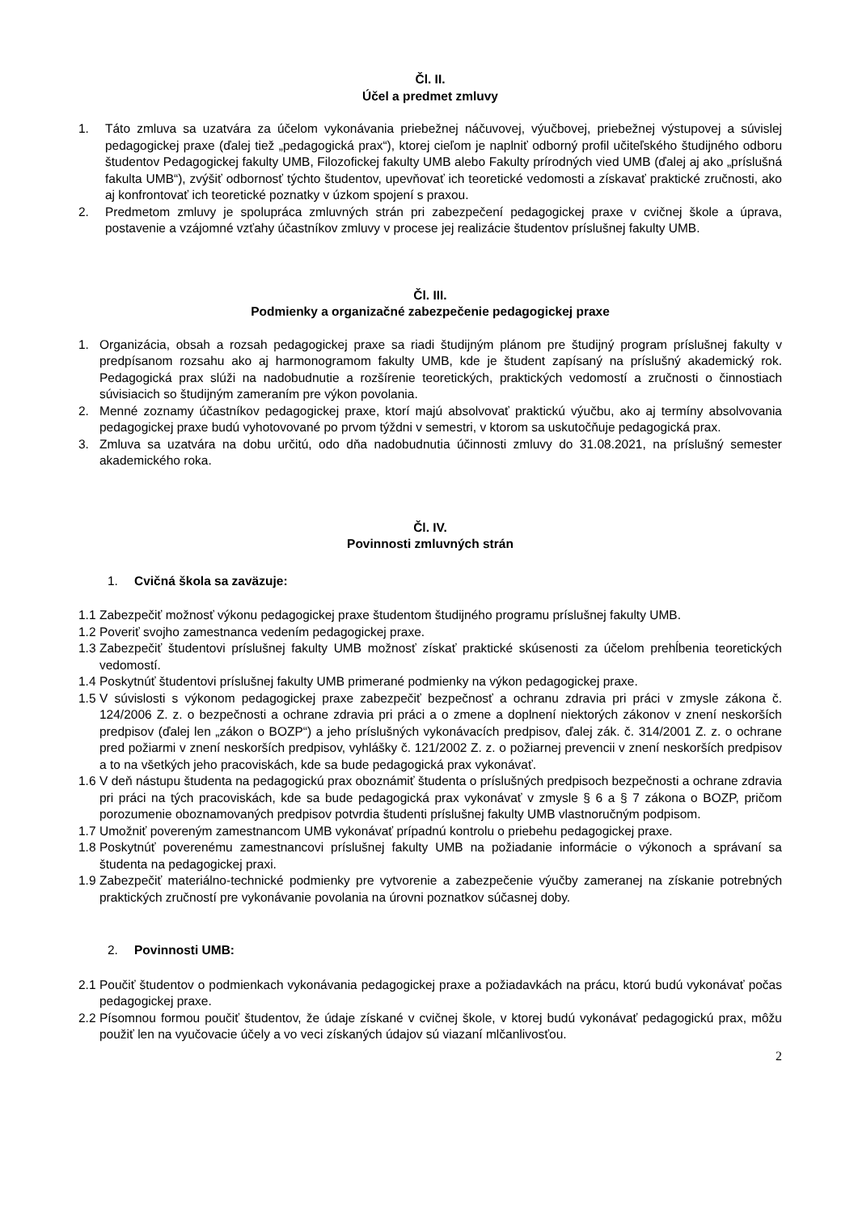Čl. II.
Účel a predmet zmluvy
1. Táto zmluva sa uzatvára za účelom vykonávania priebežnej náčuvovej, výučbovej, priebežnej výstupovej a súvislej pedagogickej praxe (ďalej tiež „pedagogická prax“), ktorej cieľom je naplniť odborný profil učiteľského študijného odboru študentov Pedagogickej fakulty UMB, Filozofickej fakulty UMB alebo Fakulty prírodných vied UMB (ďalej aj ako „príslušná fakulta UMB“), zvýšiť odbornosť týchto študentov, upevňovať ich teoretické vedomosti a získavať praktické zručnosti, ako aj konfrontovať ich teoretické poznatky v úzkom spojení s praxou.
2. Predmetom zmluvy je spolupráca zmluvných strán pri zabezpečení pedagogickej praxe v cvičnej škole a úprava, postavenie a vzájomné vzťahy účastníkov zmluvy v procese jej realizácie študentov príslušnej fakulty UMB.
Čl. III.
Podmienky a organizačné zabezpečenie pedagogickej praxe
1. Organizácia, obsah a rozsah pedagogickej praxe sa riadi študijným plánom pre študijný program príslušnej fakulty v predpísanom rozsahu ako aj harmonogramom fakulty UMB, kde je študent zapísaný na príslušný akademický rok. Pedagogická prax slúži na nadobudnutie a rozšírenie teoretických, praktických vedomostí a zručnosti o činnostiach súvisiacich so študijným zameraním pre výkon povolania.
2. Menné zoznamy účastníkov pedagogickej praxe, ktorí majú absolvovať praktickú výučbu, ako aj termíny absolvovania pedagogickej praxe budú vyhotovované po prvom týždni v semestri, v ktorom sa uskutočňuje pedagogická prax.
3. Zmluva sa uzatvára na dobu určitú, odo dňa nadobudnutia účinnosti zmluvy do 31.08.2021, na príslušný semester akademického roka.
Čl. IV.
Povinnosti zmluvných strán
1. Cvičná škola sa zaväzuje:
1.1
Zabezpečiť možnosť výkonu pedagogickej praxe študentom študijného programu príslušnej fakulty UMB.
1.2
Poveriť svojho zamestnanca vedením pedagogickej praxe.
1.3
Zabezpečiť študentovi príslušnej fakulty UMB možnosť získať praktické skúsenosti za účelom prehĺbenia teoretických vedomostí.
1.4
Poskytnúť študentovi príslušnej fakulty UMB primerané podmienky na výkon pedagogickej praxe.
1.5
V súvislosti s výkonom pedagogickej praxe zabezpečiť bezpečnosť a ochranu zdravia pri práci v zmysle zákona č. 124/2006 Z. z. o bezpečnosti a ochrane zdravia pri práci a o zmene a doplnení niektorých zákonov v znení neskorších predpisov (ďalej len „zákon o BOZP“) a jeho príslušných vykonávacích predpisov, ďalej zák. č. 314/2001 Z. z. o ochrane pred požiarmi v znení neskorších predpisov, vyhlášky č. 121/2002 Z. z. o požiarnej prevencii v znení neskorších predpisov a to na všetkých jeho pracoviskách, kde sa bude pedagogická prax vykonávať.
1.6
V deň nástupu študenta na pedagogickú prax oboznámiť študenta o príslušných predpisoch bezpečnosti a ochrane zdravia pri práci na tých pracoviskách, kde sa bude pedagogická prax vykonávať v zmysle § 6 a § 7 zákona o BOZP, pričom porozumenie oboznamovaných predpisov potvrdia študenti príslušnej fakulty UMB vlastnoručným podpisom.
1.7
Umožniť povereným zamestnancom UMB vykonávať prípadnú kontrolu o priebehu pedagogickej praxe.
1.8
Poskytnúť poverenému zamestnancovi príslušnej fakulty UMB na požiadanie informácie o výkonoch a správaní sa študenta na pedagogickej praxi.
1.9
Zabezpečiť materiálno-technické podmienky pre vytvorenie a zabezpečenie výučby zameranej na získanie potrebných praktických zručností pre vykonávanie povolania na úrovni poznatkov súčasnej doby.
2. Povinnosti UMB:
2.1
Poučiť študentov o podmienkach vykonávania pedagogickej praxe a požiadavkách na prácu, ktorú budú vykonávať počas pedagogickej praxe.
2.2
Písomnou formou poučiť študentov, že údaje získané v cvičnej škole, v ktorej budú vykonávať pedagogickú prax, môžu použiť len na vyučovacie účely a vo veci získaných údajov sú viazaní mlčanlivosťou.
2